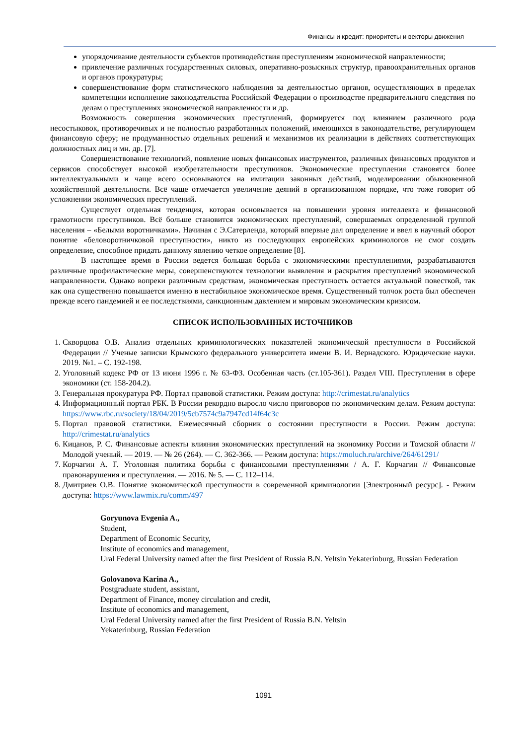Финансы и кредит: приоритеты и векторы движения
упорядочивание деятельности субъектов противодействия преступлениям экономической направленности;
привлечение различных государственных силовых, оперативно-розыскных структур, правоохранительных органов и органов прокуратуры;
совершенствование форм статистического наблюдения за деятельностью органов, осуществляющих в пределах компетенции исполнение законодательства Российской Федерации о производстве предварительного следствия по делам о преступлениях экономической направленности и др.
Возможность совершения экономических преступлений, формируется под влиянием различного рода несостыковок, противоречивых и не полностью разработанных положений, имеющихся в законодательстве, регулирующем финансовую сферу; не продуманностью отдельных решений и механизмов их реализации в действиях соответствующих должностных лиц и мн. др. [7].
Совершенствование технологий, появление новых финансовых инструментов, различных финансовых продуктов и сервисов способствует высокой изобретательности преступников. Экономические преступления становятся более интеллектуальными и чаще всего основываются на имитации законных действий, моделировании обыкновенной хозяйственной деятельности. Всё чаще отмечается увеличение деяний в организованном порядке, что тоже говорит об усложнении экономических преступлений.
Существует отдельная тенденция, которая основывается на повышении уровня интеллекта и финансовой грамотности преступников. Всё больше становится экономических преступлений, совершаемых определенной группой населения – «Белыми воротничками». Начиная с Э.Сатерленда, который впервые дал определение и ввел в научный оборот понятие «беловоротничковой преступности», никто из последующих европейских криминологов не смог создать определение, способное придать данному явлению четкое определение [8].
В настоящее время в России ведется большая борьба с экономическими преступлениями, разрабатываются различные профилактические меры, совершенствуются технологии выявления и раскрытия преступлений экономической направленности. Однако вопреки различным средствам, экономическая преступность остается актуальной повесткой, так как она существенно повышается именно в нестабильное экономическое время. Существенный толчок роста был обеспечен прежде всего пандемией и ее последствиями, санкционным давлением и мировым экономическим кризисом.
СПИСОК ИСПОЛЬЗОВАННЫХ ИСТОЧНИКОВ
1. Скворцова О.В. Анализ отдельных криминологических показателей экономической преступности в Российской Федерации // Ученые записки Крымского федерального университета имени В. И. Вернадского. Юридические науки. 2019. №1. – С. 192-198.
2. Уголовный кодекс РФ от 13 июня 1996 г. № 63-ФЗ. Особенная часть (ст.105-361). Раздел VIII. Преступления в сфере экономики (ст. 158-204.2).
3. Генеральная прокуратура РФ. Портал правовой статистики. Режим доступа: http://crimestat.ru/analytics
4. Информационный портал РБК. В России рекордно выросло число приговоров по экономическим делам. Режим доступа: https://www.rbc.ru/society/18/04/2019/5cb7574c9a7947cd14f64c3c
5. Портал правовой статистики. Ежемесячный сборник о состоянии преступности в России. Режим доступа: http://crimestat.ru/analytics
6. Кицанов, Р. С. Финансовые аспекты влияния экономических преступлений на экономику России и Томской области // Молодой ученый. — 2019. — № 26 (264). — С. 362-366. — Режим доступа: https://moluch.ru/archive/264/61291/
7. Корчагин А. Г. Уголовная политика борьбы с финансовыми преступлениями / А. Г. Корчагин // Финансовые правонарушения и преступления. — 2016. № 5. — С. 112–114.
8. Дмитриев О.В. Понятие экономической преступности в современной криминологии [Электронный ресурс]. - Режим доступа: https://www.lawmix.ru/comm/497
Goryunova Evgenia A.,
Student,
Department of Economic Security,
Institute of economics and management,
Ural Federal University named after the first President of Russia B.N. Yeltsin Yekaterinburg, Russian Federation
Golovanova Karina A.,
Postgraduate student, assistant,
Department of Finance, money circulation and credit,
Institute of economics and management,
Ural Federal University named after the first President of Russia B.N. Yeltsin
Yekaterinburg, Russian Federation
1091